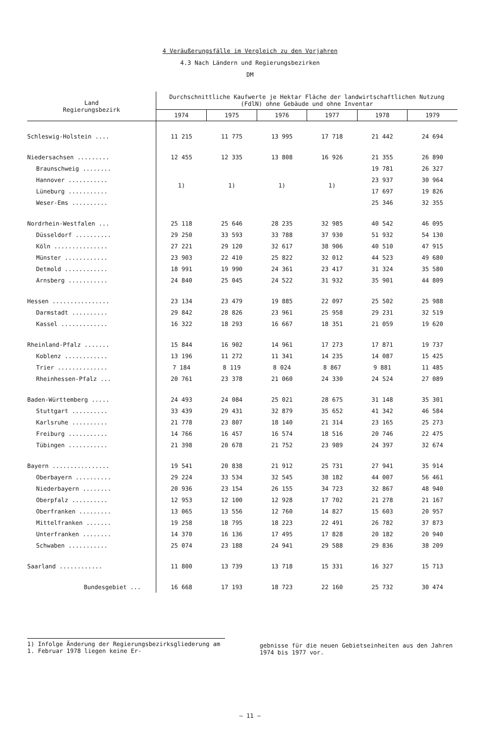4 Veräußerungsfälle im Vergleich zu den Vorjahren
4.3 Nach Ländern und Regierungsbezirken
DM
| Land Regierungsbezirk | Durchschnittliche Kaufwerte je Hektar Fläche der landwirtschaftlichen Nutzung (FdlN) ohne Gebäude und ohne Inventar | | | | | |
| --- | --- | --- | --- | --- | --- | --- |
| | 1974 | 1975 | 1976 | 1977 | 1978 | 1979 |
| Schleswig-Holstein .... | 11 215 | 11 775 | 13 995 | 17 718 | 21 442 | 24 694 |
| Niedersachsen ......... | 12 455 | 12 335 | 13 808 | 16 926 | 21 355 | 26 890 |
| Braunschweig ........ | 1) | 1) | 1) | 1) | 19 781 | 26 327 |
| Hannover ........... | | | | | 23 937 | 30 964 |
| Lüneburg ........... | | | | | 17 697 | 19 826 |
| Weser-Ems .......... | | | | | 25 346 | 32 355 |
| Nordrhein-Westfalen ... | 25 118 | 25 646 | 28 235 | 32 985 | 40 542 | 46 095 |
| Düsseldorf .......... | 29 250 | 33 593 | 33 788 | 37 930 | 51 932 | 54 130 |
| Köln ............... | 27 221 | 29 120 | 32 617 | 38 906 | 40 510 | 47 915 |
| Münster ............ | 23 903 | 22 410 | 25 822 | 32 012 | 44 523 | 49 680 |
| Detmold ............ | 18 991 | 19 990 | 24 361 | 23 417 | 31 324 | 35 580 |
| Arnsberg ........... | 24 840 | 25 045 | 24 522 | 31 932 | 35 901 | 44 809 |
| Hessen ................ | 23 134 | 23 479 | 19 885 | 22 097 | 25 502 | 25 988 |
| Darmstadt .......... | 29 842 | 28 826 | 23 961 | 25 958 | 29 231 | 32 519 |
| Kassel ............. | 16 322 | 18 293 | 16 667 | 18 351 | 21 059 | 19 620 |
| Rheinland-Pfalz ....... | 15 844 | 16 902 | 14 961 | 17 273 | 17 871 | 19 737 |
| Koblenz ............ | 13 196 | 11 272 | 11 341 | 14 235 | 14 087 | 15 425 |
| Trier .............. | 7 184 | 8 119 | 8 024 | 8 867 | 9 881 | 11 485 |
| Rheinhessen-Pfalz ... | 20 761 | 23 378 | 21 060 | 24 330 | 24 524 | 27 089 |
| Baden-Württemberg ..... | 24 493 | 24 084 | 25 021 | 28 675 | 31 148 | 35 301 |
| Stuttgart .......... | 33 439 | 29 431 | 32 879 | 35 652 | 41 342 | 46 584 |
| Karlsruhe .......... | 21 778 | 23 807 | 18 140 | 21 314 | 23 165 | 25 273 |
| Freiburg ........... | 14 766 | 16 457 | 16 574 | 18 516 | 20 746 | 22 475 |
| Tübingen ........... | 21 398 | 20 678 | 21 752 | 23 989 | 24 397 | 32 674 |
| Bayern ................ | 19 541 | 20 838 | 21 912 | 25 731 | 27 941 | 35 914 |
| Oberbayern .......... | 29 224 | 33 534 | 32 545 | 38 182 | 44 007 | 56 461 |
| Niederbayern ........ | 20 936 | 23 154 | 26 155 | 34 723 | 32 867 | 48 940 |
| Oberpfalz .......... | 12 953 | 12 100 | 12 928 | 17 702 | 21 278 | 21 167 |
| Oberfranken ......... | 13 065 | 13 556 | 12 760 | 14 827 | 15 603 | 20 957 |
| Mittelfranken ....... | 19 258 | 18 795 | 18 223 | 22 491 | 26 782 | 37 873 |
| Unterfranken ........ | 14 370 | 16 136 | 17 495 | 17 828 | 20 182 | 20 940 |
| Schwaben ........... | 25 074 | 23 188 | 24 941 | 29 588 | 29 836 | 38 209 |
| Saarland ............ | 11 800 | 13 739 | 13 718 | 15 331 | 16 327 | 15 713 |
| Bundesgebiet ... | 16 668 | 17 193 | 18 723 | 22 160 | 25 732 | 30 474 |
1) Infolge Änderung der Regierungsbezirksgliederung am 1. Februar 1978 liegen keine Er-
gebnisse für die neuen Gebietseinheiten aus den Jahren 1974 bis 1977 vor.
– 11 –